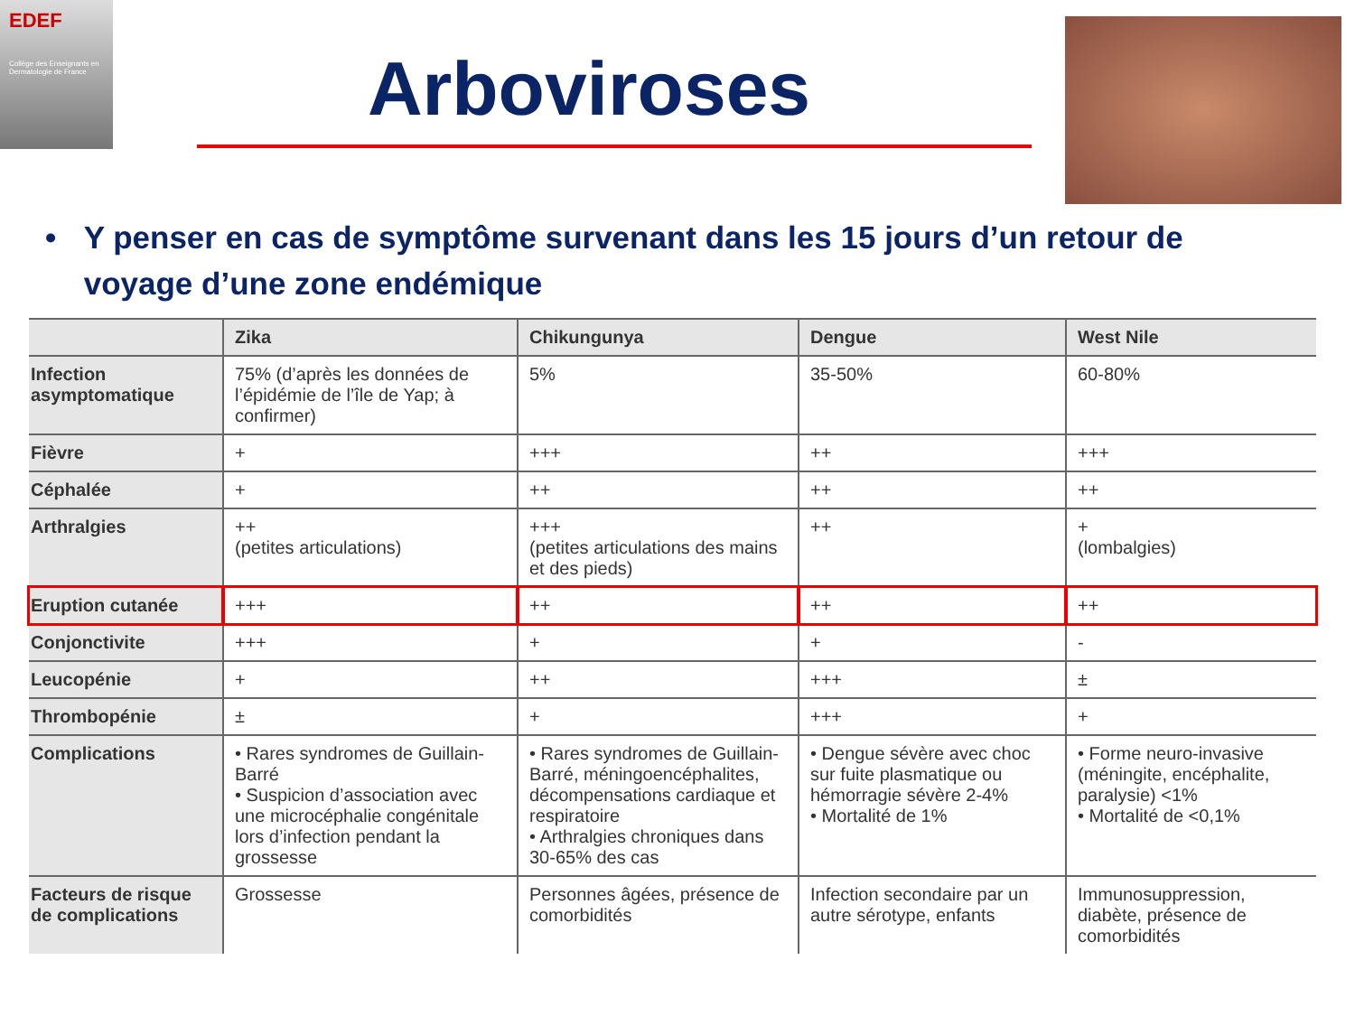EDEF
Collège des Enseignants en Dermatologie de France
Arboviroses
• Y penser en cas de symptôme survenant dans les 15 jours d’un retour de voyage d’une zone endémique
| | Zika | Chikungunya | Dengue | West Nile |
| --- | --- | --- | --- | --- |
| Infection asymptomatique | 75% (d’après les données de l’épidémie de l’île de Yap; à confirmer) | 5% | 35-50% | 60-80% |
| Fièvre | + | +++ | ++ | +++ |
| Céphalée | + | ++ | ++ | ++ |
| Arthralgies | ++ (petites articulations) | +++ (petites articulations des mains et des pieds) | ++ | + (lombalgies) |
| Eruption cutanée | +++ | ++ | ++ | ++ |
| Conjonctivite | +++ | + | + | - |
| Leucopénie | + | ++ | +++ | ± |
| Thrombopénie | ± | + | +++ | + |
| Complications | • Rares syndromes de Guillain-Barré • Suspicion d’association avec une microcéphalie congénitale lors d’infection pendant la grossesse | • Rares syndromes de Guillain-Barré, méningoencéphalites, décompensations cardiaque et respiratoire • Arthralgies chroniques dans 30-65% des cas | • Dengue sévère avec choc sur fuite plasmatique ou hémorragie sévère 2-4% • Mortalité de 1% | • Forme neuro-invasive (méningite, encéphalite, paralysie) <1% • Mortalité de <0,1% |
| Facteurs de risque de complications | Grossesse | Personnes âgées, présence de comorbidités | Infection secondaire par un autre sérotype, enfants | Immunosuppression, diabète, présence de comorbidités |